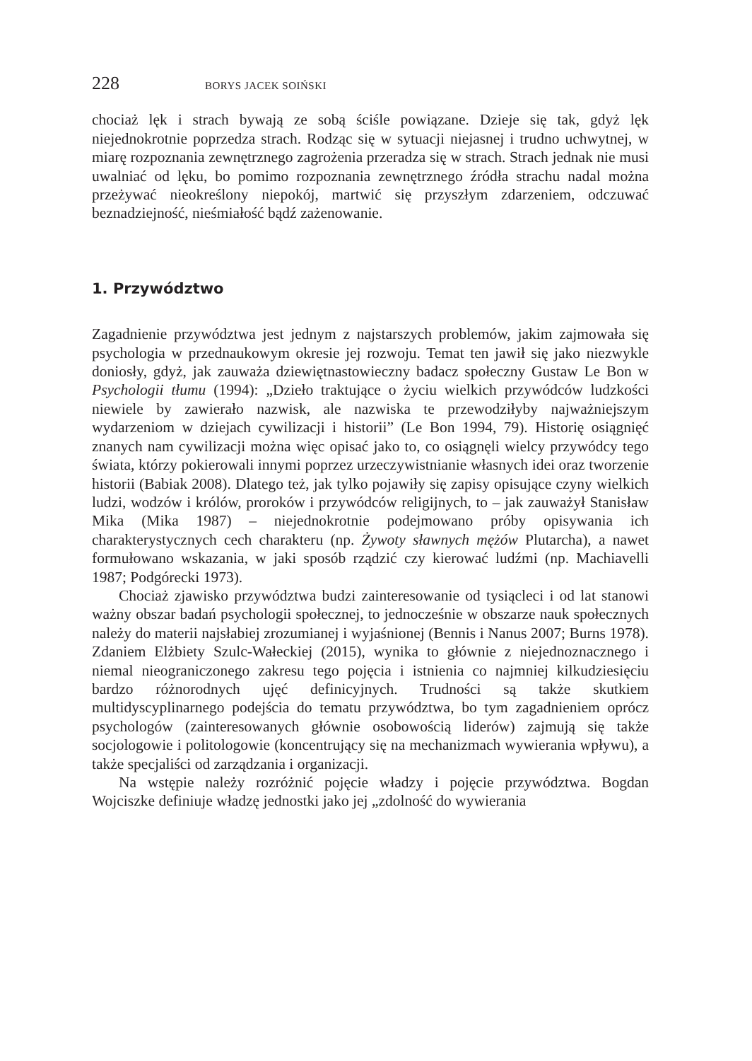228 BORYS JACEK SOIŃSKI
chociaż lęk i strach bywają ze sobą ściśle powiązane. Dzieje się tak, gdyż lęk niejednokrotnie poprzedza strach. Rodząc się w sytuacji niejasnej i trudno uchwytnej, w miarę rozpoznania zewnętrznego zagrożenia przeradza się w strach. Strach jednak nie musi uwalniać od lęku, bo pomimo rozpoznania zewnętrznego źródła strachu nadal można przeżywać nieokreślony niepokój, martwić się przyszłym zdarzeniem, odczuwać beznadziejność, nieśmiałość bądź zażenowanie.
1. Przywództwo
Zagadnienie przywództwa jest jednym z najstarszych problemów, jakim zajmowała się psychologia w przednaukowym okresie jej rozwoju. Temat ten jawił się jako niezwykle doniosły, gdyż, jak zauważa dziewiętnastowieczny badacz społeczny Gustaw Le Bon w Psychologii tłumu (1994): „Dzieło traktujące o życiu wielkich przywódców ludzkości niewiele by zawierało nazwisk, ale nazwiska te przewodziłyby najważniejszym wydarzeniom w dziejach cywilizacji i historii” (Le Bon 1994, 79). Historię osiągnięć znanych nam cywilizacji można więc opisać jako to, co osiągnęli wielcy przywódcy tego świata, którzy pokierowali innymi poprzez urzeczywistnianie własnych idei oraz tworzenie historii (Babiak 2008). Dlatego też, jak tylko pojawiły się zapisy opisujące czyny wielkich ludzi, wodzów i królów, proroków i przywódców religijnych, to – jak zauważył Stanisław Mika (Mika 1987) – niejednokrotnie podejmowano próby opisywania ich charakterystycznych cech charakteru (np. Żywoty sławnych mężów Plutarcha), a nawet formułowano wskazania, w jaki sposób rządzić czy kierować ludźmi (np. Machiavelli 1987; Podgórecki 1973).
Chociaż zjawisko przywództwa budzi zainteresowanie od tysiącleci i od lat stanowi ważny obszar badań psychologii społecznej, to jednocześnie w obszarze nauk społecznych należy do materii najsłabiej zrozumianej i wyjaśnionej (Bennis i Nanus 2007; Burns 1978). Zdaniem Elżbiety Szulc-Wałeckiej (2015), wynika to głównie z niejednoznacznego i niemal nieograniczonego zakresu tego pojęcia i istnienia co najmniej kilkudziesięciu bardzo różnorodnych ujęć definicyjnych. Trudności są także skutkiem multidyscyplinarnego podejścia do tematu przywództwa, bo tym zagadnieniem oprócz psychologów (zainteresowanych głównie osobowością liderów) zajmują się także socjologowie i politologowie (koncentrujący się na mechanizmach wywierania wpływu), a także specjaliści od zarządzania i organizacji.
Na wstępie należy rozróżnić pojęcie władzy i pojęcie przywództwa. Bogdan Wojciszke definiuje władzę jednostki jako jej „zdolność do wywierania